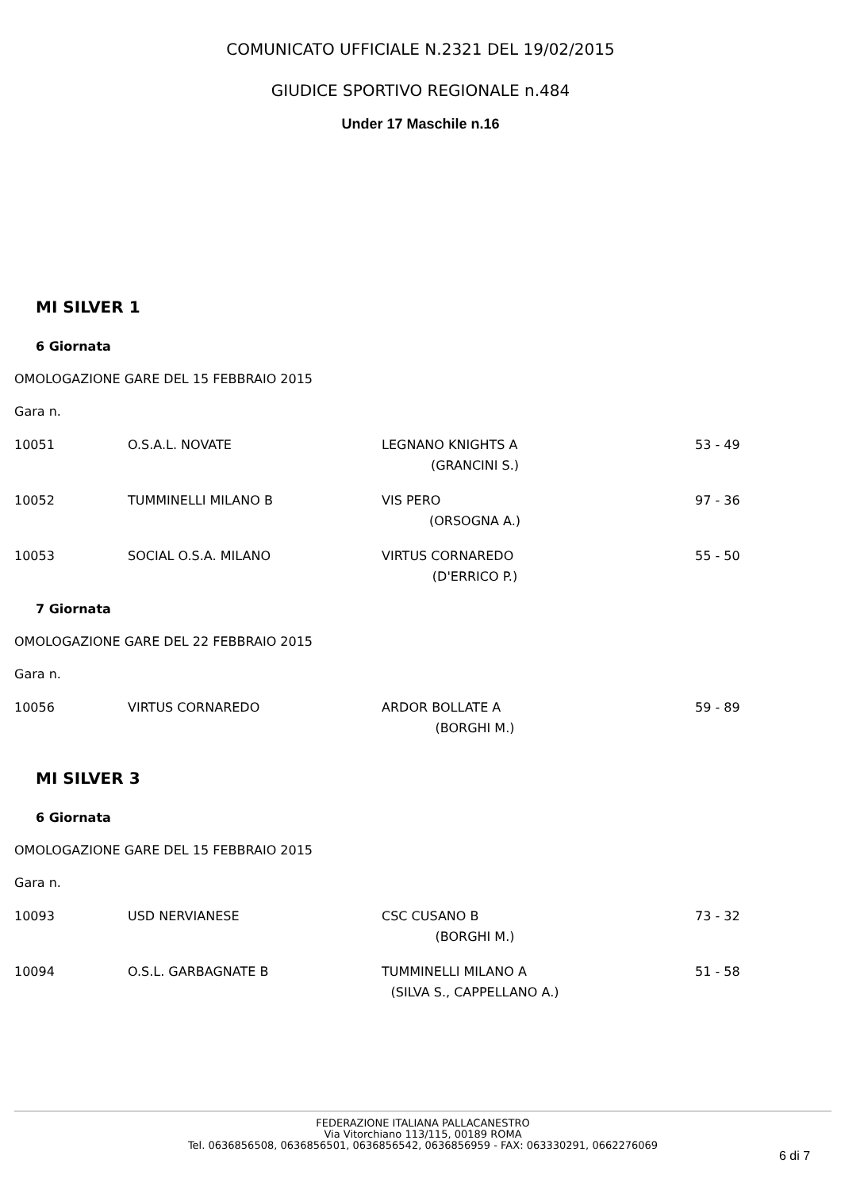COMUNICATO UFFICIALE N.2321 DEL 19/02/2015
GIUDICE SPORTIVO REGIONALE n.484
Under 17 Maschile n.16
MI SILVER 1
6 Giornata
OMOLOGAZIONE GARE DEL 15 FEBBRAIO 2015
Gara n.
| 10051 | O.S.A.L. NOVATE | LEGNANO KNIGHTS A (GRANCINI S.) | 53 - 49 |
| 10052 | TUMMINELLI MILANO B | VIS PERO (ORSOGNA A.) | 97 - 36 |
| 10053 | SOCIAL O.S.A. MILANO | VIRTUS CORNAREDO (D'ERRICO P.) | 55 - 50 |
7 Giornata
OMOLOGAZIONE GARE DEL 22 FEBBRAIO 2015
Gara n.
| 10056 | VIRTUS CORNAREDO | ARDOR BOLLATE A (BORGHI M.) | 59 - 89 |
MI SILVER 3
6 Giornata
OMOLOGAZIONE GARE DEL 15 FEBBRAIO 2015
Gara n.
| 10093 | USD NERVIANESE | CSC CUSANO B (BORGHI M.) | 73 - 32 |
| 10094 | O.S.L. GARBAGNATE B | TUMMINELLI MILANO A (SILVA S., CAPPELLANO A.) | 51 - 58 |
FEDERAZIONE ITALIANA PALLACANESTRO
Via Vitorchiano 113/115, 00189 ROMA
Tel. 0636856508, 0636856501, 0636856542, 0636856959 - FAX: 063330291, 0662276069
6 di 7